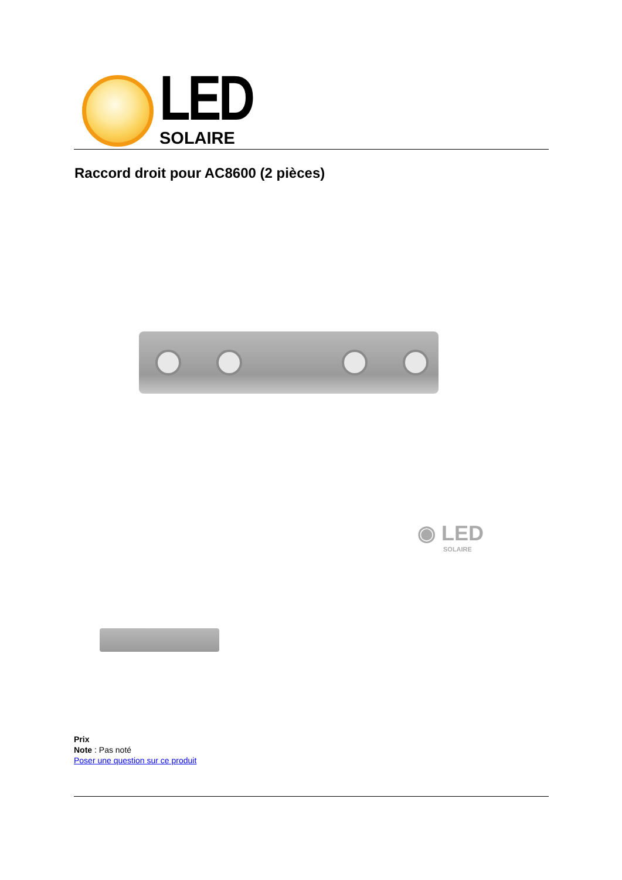LED
SOLAIRE
Raccord droit pour AC8600 (2 pièces)
◉ LED
SOLAIRE
Prix
Note : Pas noté
Poser une question sur ce produit